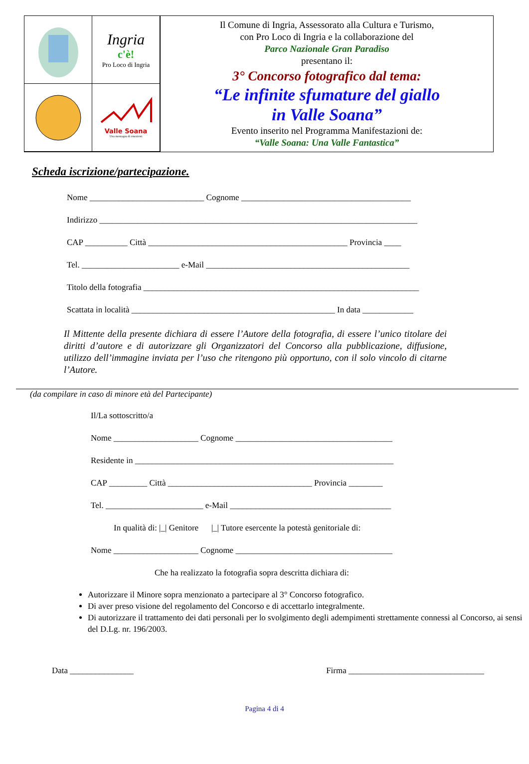Ingria
c'è!
Pro Loco di Ingria
Valle Soana
Una montagna di emozioni
Il Comune di Ingria, Assessorato alla Cultura e Turismo,
con Pro Loco di Ingria e la collaborazione del
Parco Nazionale Gran Paradiso
presentano il:
3° Concorso fotografico dal tema:
“Le infinite sfumature del giallo
in Valle Soana”
Evento inserito nel Programma Manifestazioni de:
“Valle Soana: Una Valle Fantastica”
Scheda iscrizione/partecipazione.
Nome ___________________________ Cognome ________________________________________
Indirizzo ___________________________________________________________________________
CAP __________ Città _______________________________________________ Provincia ____
Tel. _______________________ e-Mail ________________________________________________
Titolo della fotografia _________________________________________________________________
Scattata in località ________________________________________________ In data ____________
Il Mittente della presente dichiara di essere l’Autore della fotografia, di essere l’unico titolare dei diritti d’autore e di autorizzare gli Organizzatori del Concorso alla pubblicazione, diffusione, utilizzo dell’immagine inviata per l’uso che ritengono più opportuno, con il solo vincolo di citarne l’Autore.
(da compilare in caso di minore età del Partecipante)
Il/La sottoscritto/a
Nome ____________________ Cognome _____________________________________
Residente in _____________________________________________________________
CAP _________ Città __________________________________ Provincia ________
Tel. _______________________ e-Mail ______________________________________
In qualità di: |_| Genitore |_| Tutore esercente la potestà genitoriale di:
Nome ____________________ Cognome _____________________________________
Che ha realizzato la fotografia sopra descritta dichiara di:
Autorizzare il Minore sopra menzionato a partecipare al 3° Concorso fotografico.
Di aver preso visione del regolamento del Concorso e di accettarlo integralmente.
Di autorizzare il trattamento dei dati personali per lo svolgimento degli adempimenti strettamente connessi al Concorso, ai sensi del D.Lg. nr. 196/2003.
Data _______________ Firma ________________________________
Pagina 4 di 4